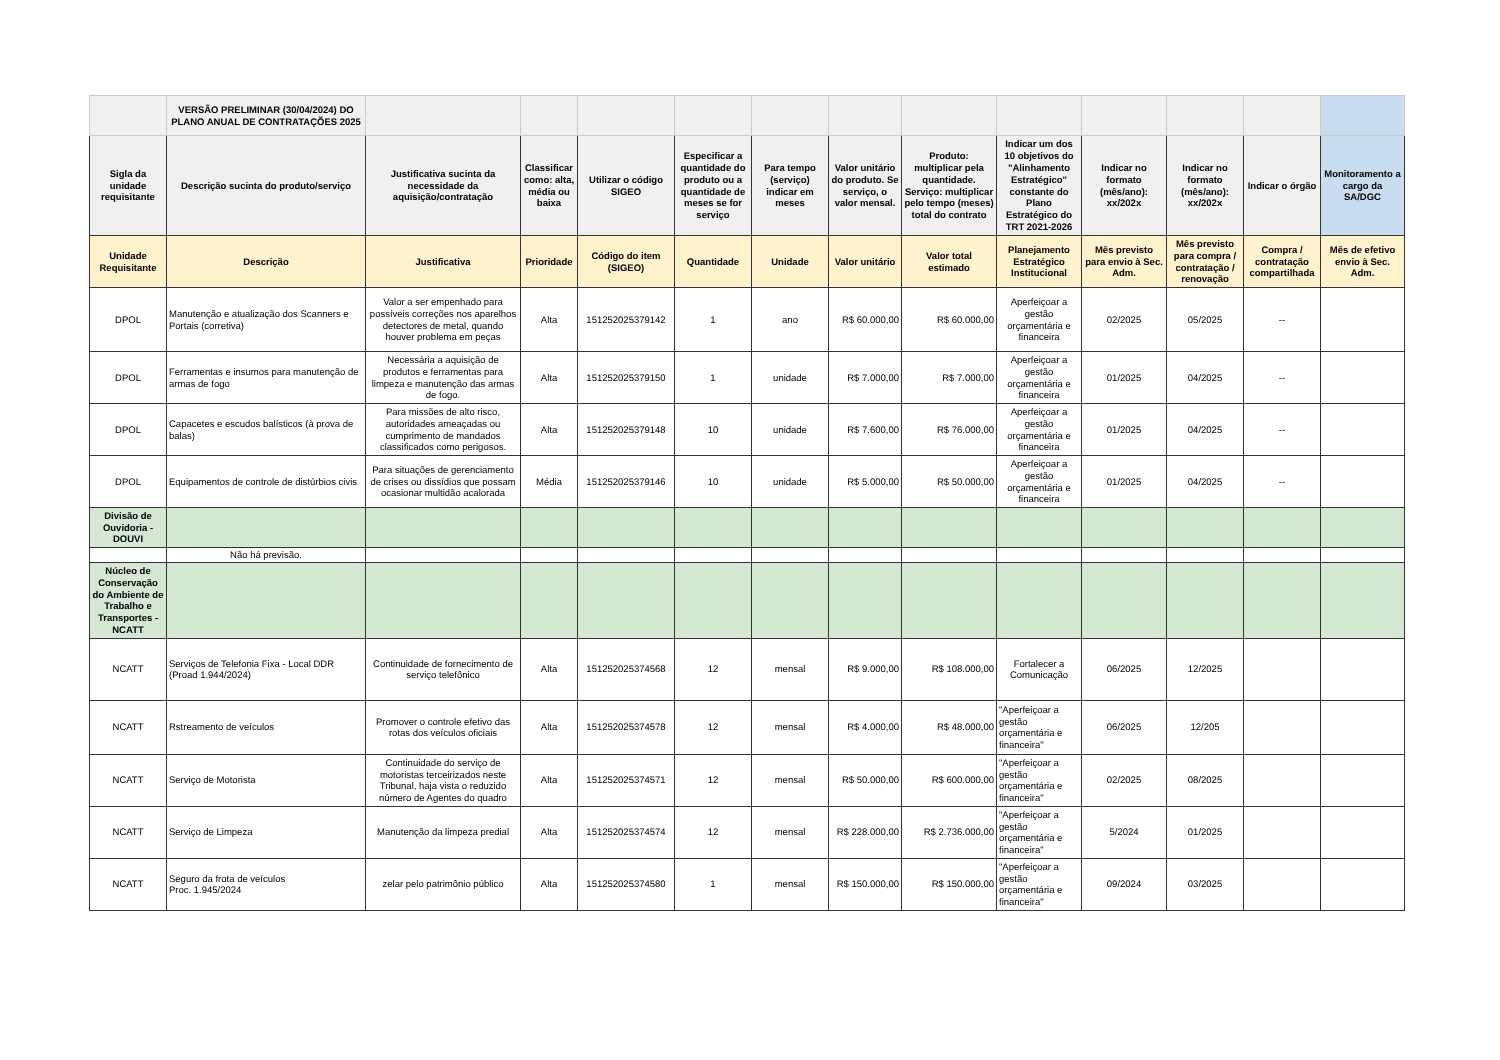| | VERSÃO PRELIMINAR (30/04/2024) DO PLANO ANUAL DE CONTRATAÇÕES 2025 | | | | | | | | | | | | |
| Sigla da unidade requisitante | Descrição sucinta do produto/serviço | Justificativa sucinta da necessidade da aquisição/contratação | Classificar como: alta, média ou baixa | Utilizar o código SIGEO | Especificar a quantidade do produto ou a quantidade de meses se for serviço | Para tempo (serviço) indicar em meses | Valor unitário do produto. Se serviço, o valor mensal. | Produto: multiplicar pela quantidade. Serviço: multiplicar pelo tempo (meses) total do contrato | Indicar um dos 10 objetivos do "Alinhamento Estratégico" constante do Plano Estratégico do TRT 2021-2026 | Indicar no formato (mês/ano): xx/202x | Indicar no formato (mês/ano): xx/202x | Indicar o órgão | Monitoramento a cargo da SA/DGC |
| Unidade Requisitante | Descrição | Justificativa | Prioridade | Código do item (SIGEO) | Quantidade | Unidade | Valor unitário | Valor total estimado | Planejamento Estratégico Institucional | Mês previsto para envio à Sec. Adm. | Mês previsto para compra / contratação / renovação | Compra / contratação compartilhada | Mês de efetivo envio à Sec. Adm. |
| DPOL | Manutenção e atualização dos Scanners e Portais (corretiva) | Valor a ser empenhado para possíveis correções nos aparelhos detectores de metal, quando houver problema em peças | Alta | 151252025379142 | 1 | ano | R$ 60.000,00 | R$ 60.000,00 | Aperfeiçoar a gestão orçamentária e financeira | 02/2025 | 05/2025 | -- | |
| DPOL | Ferramentas e insumos para manutenção de armas de fogo | Necessária a aquisição de produtos e ferramentas para limpeza e manutenção das armas de fogo. | Alta | 151252025379150 | 1 | unidade | R$ 7.000,00 | R$ 7.000,00 | Aperfeiçoar a gestão orçamentária e financeira | 01/2025 | 04/2025 | -- | |
| DPOL | Capacetes e escudos balísticos (à prova de balas) | Para missões de alto risco, autoridades ameaçadas ou cumprimento de mandados classificados como perigosos. | Alta | 151252025379148 | 10 | unidade | R$ 7.600,00 | R$ 76.000,00 | Aperfeiçoar a gestão orçamentária e financeira | 01/2025 | 04/2025 | -- | |
| DPOL | Equipamentos de controle de distúrbios civis | Para situações de gerenciamento de crises ou dissídios que possam ocasionar multidão acalorada | Média | 151252025379146 | 10 | unidade | R$ 5.000,00 | R$ 50.000,00 | Aperfeiçoar a gestão orçamentária e financeira | 01/2025 | 04/2025 | -- | |
| Divisão de Ouvidoria - DOUVI | | | | | | | | | | | | | |
| | Não há previsão. | | | | | | | | | | | | |
| Núcleo de Conservação do Ambiente de Trabalho e Transportes - NCATT | | | | | | | | | | | | | |
| NCATT | Serviços de Telefonia Fixa - Local DDR (Proad 1.944/2024) | Continuidade de fornecimento de serviço telefônico | Alta | 151252025374568 | 12 | mensal | R$ 9.000,00 | R$ 108.000,00 | Fortalecer a Comunicação | 06/2025 | 12/2025 | | |
| NCATT | Rstreamento de veículos | Promover o controle efetivo das rotas dos veículos oficiais | Alta | 151252025374578 | 12 | mensal | R$ 4.000,00 | R$ 48.000,00 | "Aperfeiçoar a gestão orçamentária e financeira" | 06/2025 | 12/205 | | |
| NCATT | Serviço de Motorista | Continuidade do serviço de motoristas terceirizados neste Tribunal, haja vista o reduzido número de Agentes do quadro | Alta | 151252025374571 | 12 | mensal | R$ 50.000,00 | R$ 600.000,00 | "Aperfeiçoar a gestão orçamentária e financeira" | 02/2025 | 08/2025 | | |
| NCATT | Serviço de Limpeza | Manutenção da limpeza predial | Alta | 151252025374574 | 12 | mensal | R$ 228.000,00 | R$ 2.736.000,00 | "Aperfeiçoar a gestão orçamentária e financeira" | 5/2024 | 01/2025 | | |
| NCATT | Seguro da frota de veículos Proc. 1.945/2024 | zelar pelo patrimônio público | Alta | 151252025374580 | 1 | mensal | R$ 150.000,00 | R$ 150.000,00 | "Aperfeiçoar a gestão orçamentária e financeira" | 09/2024 | 03/2025 | | |